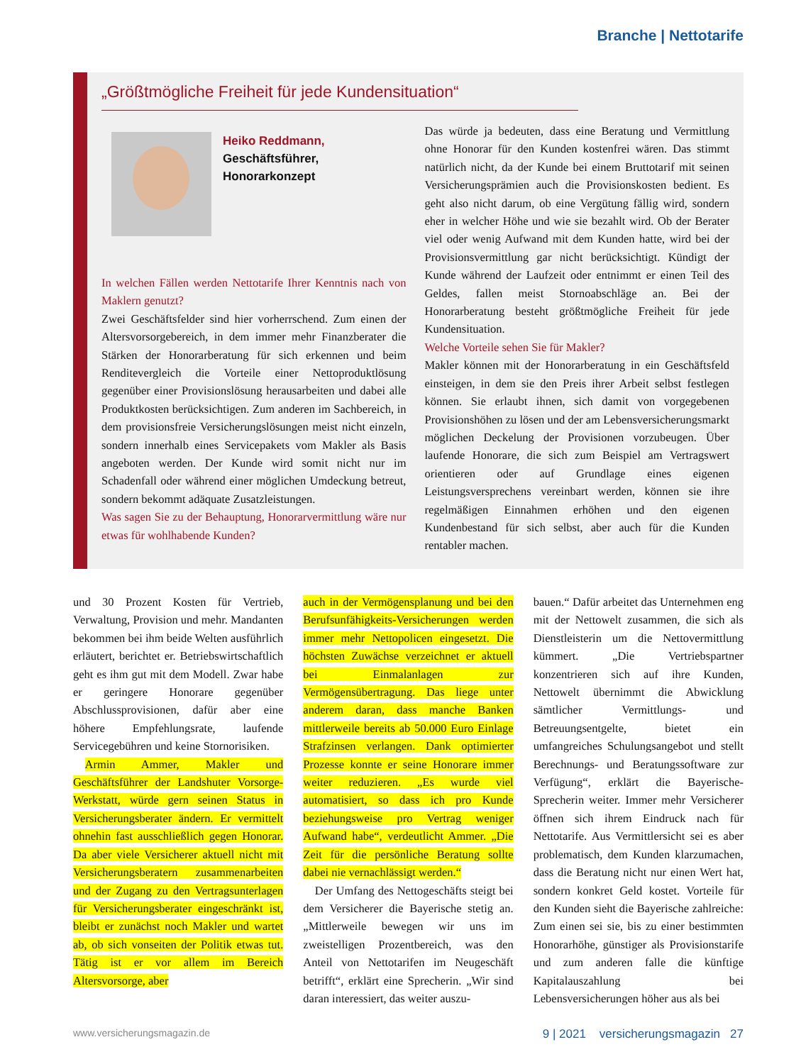Branche | Nettotarife
„Größtmögliche Freiheit für jede Kundensituation“
Heiko Reddmann,
Geschäftsführer,
Honorarkonzept
In welchen Fällen werden Nettotarife Ihrer Kenntnis nach von Maklern genutzt?
Zwei Geschäftsfelder sind hier vorherrschend. Zum einen der Altersvorsorgebereich, in dem immer mehr Finanzberater die Stärken der Honorarberatung für sich erkennen und beim Renditevergleich die Vorteile einer Nettoproduktlösung gegenüber einer Provisionslösung herausarbeiten und dabei alle Produktkosten berücksichtigen. Zum anderen im Sachbereich, in dem provisionsfreie Versicherungslösungen meist nicht einzeln, sondern innerhalb eines Servicepakets vom Makler als Basis angeboten werden. Der Kunde wird somit nicht nur im Schadenfall oder während einer möglichen Umdeckung betreut, sondern bekommt adäquate Zusatzleistungen.
Was sagen Sie zu der Behauptung, Honorarvermittlung wäre nur etwas für wohlhabende Kunden?
Das würde ja bedeuten, dass eine Beratung und Vermittlung ohne Honorar für den Kunden kostenfrei wären. Das stimmt natürlich nicht, da der Kunde bei einem Bruttotarif mit seinen Versicherungsprämien auch die Provisionskosten bedient. Es geht also nicht darum, ob eine Vergütung fällig wird, sondern eher in welcher Höhe und wie sie bezahlt wird. Ob der Berater viel oder wenig Aufwand mit dem Kunden hatte, wird bei der Provisionsvermittlung gar nicht berücksichtigt. Kündigt der Kunde während der Laufzeit oder entnimmt er einen Teil des Geldes, fallen meist Stornoabschläge an. Bei der Honorarberatung besteht größtmögliche Freiheit für jede Kundensituation.
Welche Vorteile sehen Sie für Makler?
Makler können mit der Honorarberatung in ein Geschäftsfeld einsteigen, in dem sie den Preis ihrer Arbeit selbst festlegen können. Sie erlaubt ihnen, sich damit von vorgegebenen Provisionshöhen zu lösen und der am Lebensversicherungsmarkt möglichen Deckelung der Provisionen vorzubeugen. Über laufende Honorare, die sich zum Beispiel am Vertragswert orientieren oder auf Grundlage eines eigenen Leistungsversprechens vereinbart werden, können sie ihre regelmäßigen Einnahmen erhöhen und den eigenen Kundenbestand für sich selbst, aber auch für die Kunden rentabler machen.
und 30 Prozent Kosten für Vertrieb, Verwaltung, Provision und mehr. Mandanten bekommen bei ihm beide Welten ausführlich erläutert, berichtet er. Betriebswirtschaftlich geht es ihm gut mit dem Modell. Zwar habe er geringere Honorare gegenüber Abschlussprovisionen, dafür aber eine höhere Empfehlungsrate, laufende Servicegebühren und keine Stornorisiken.
 Armin Ammer, Makler und Geschäftsführer der Landshuter Vorsorge-Werkstatt, würde gern seinen Status in Versicherungsberater ändern. Er vermittelt ohnehin fast ausschließlich gegen Honorar. Da aber viele Versicherer aktuell nicht mit Versicherungsberatern zusammenarbeiten und der Zugang zu den Vertragsunterlagen für Versicherungsberater eingeschränkt ist, bleibt er zunächst noch Makler und wartet ab, ob sich vonseiten der Politik etwas tut. Tätig ist er vor allem im Bereich Altersvorsorge, aber
auch in der Vermögensplanung und bei den Berufsunfähigkeits-Versicherungen werden immer mehr Nettopolicen eingesetzt. Die höchsten Zuwächse verzeichnet er aktuell bei Einmalanlagen zur Vermögensübertragung. Das liege unter anderem daran, dass manche Banken mittlerweile bereits ab 50.000 Euro Einlage Strafzinsen verlangen. Dank optimierter Prozesse konnte er seine Honorare immer weiter reduzieren. „Es wurde viel automatisiert, so dass ich pro Kunde beziehungsweise pro Vertrag weniger Aufwand habe“, verdeutlicht Ammer. „Die Zeit für die persönliche Beratung sollte dabei nie vernachlässigt werden.“
 Der Umfang des Nettogeschäfts steigt bei dem Versicherer die Bayerische stetig an. „Mittlerweile bewegen wir uns im zweistelligen Prozentbereich, was den Anteil von Nettotarifen im Neugeschäft betrifft“, erklärt eine Sprecherin. „Wir sind daran interessiert, das weiter auszu-
bauen.“ Dafür arbeitet das Unternehmen eng mit der Nettowelt zusammen, die sich als Dienstleisterin um die Nettovermittlung kümmert. „Die Vertriebspartner konzentrieren sich auf ihre Kunden, Nettowelt übernimmt die Abwicklung sämtlicher Vermittlungs- und Betreuungsentgelte, bietet ein umfangreiches Schulungsangebot und stellt Berechnungs- und Beratungssoftware zur Verfügung“, erklärt die Bayerische-Sprecherin weiter. Immer mehr Versicherer öffnen sich ihrem Eindruck nach für Nettotarife. Aus Vermittlersicht sei es aber problematisch, dem Kunden klarzumachen, dass die Beratung nicht nur einen Wert hat, sondern konkret Geld kostet. Vorteile für den Kunden sieht die Bayerische zahlreiche: Zum einen sei sie, bis zu einer bestimmten Honorarhöhe, günstiger als Provisionstarife und zum anderen falle die künftige Kapitalauszahlung bei Lebensversicherungen höher aus als bei
www.versicherungsmagazin.de 9 | 2021 versicherungsmagazin 27